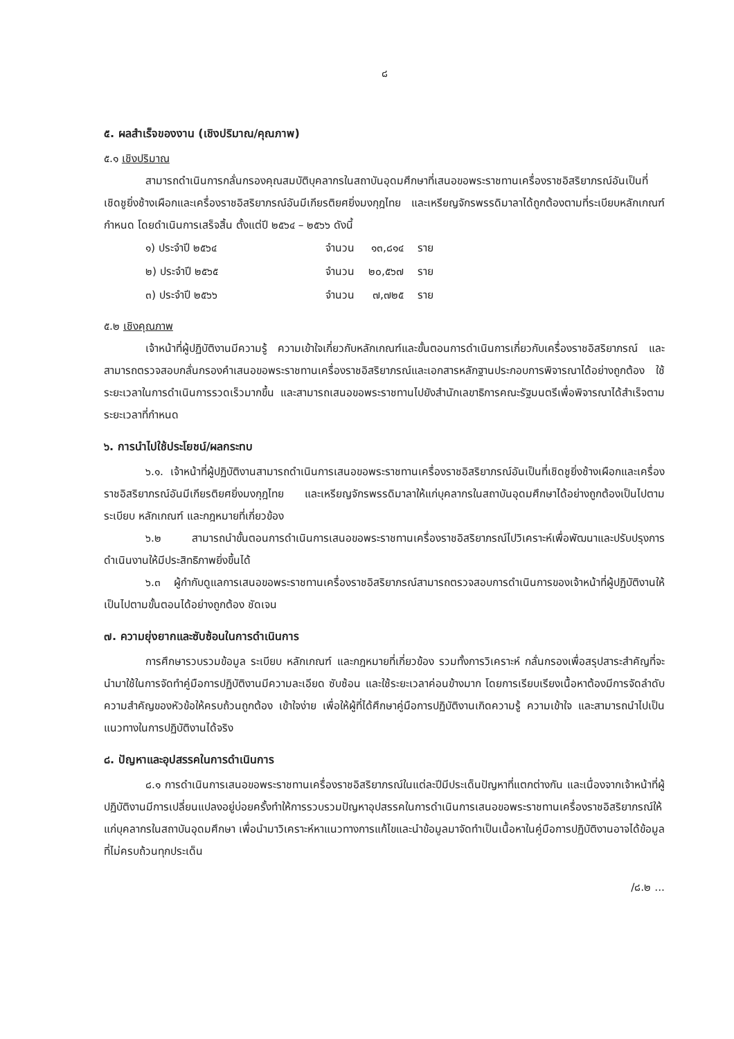๘
๕. ผลสำเร็จของงาน (เชิงปริมาณ/คุณภาพ)
๕.๑ เชิงปริมาณ
สามารถดำเนินการกลั่นกรองคุณสมบัติบุคลากรในสถาบันอุดมศึกษาที่เสนอขอพระราชทานเครื่องราชอิสริยาภรณ์อันเป็นที่เชิดชูยิ่งช้างเผือกและเครื่องราชอิสริยาภรณ์อันมีเกียรติยศยิ่งมงกุฎไทย และเหรียญจักรพรรดิมาลาได้ถูกต้องตามที่ระเบียบหลักเกณฑ์กำหนด โดยดำเนินการเสร็จสิ้น ตั้งแต่ปี ๒๕๖๔ – ๒๕๖๖ ดังนี้
| ๑) ประจำปี ๒๕๖๔ | จำนวน | ๑๓,๘๑๔ | ราย |
| ๒) ประจำปี ๒๕๖๕ | จำนวน | ๒๐,๕๖๗ | ราย |
| ๓) ประจำปี ๒๕๖๖ | จำนวน | ๗,๗๒๕ | ราย |
๕.๒ เชิงคุณภาพ
เจ้าหน้าที่ผู้ปฏิบัติงานมีความรู้ ความเข้าใจเกี่ยวกับหลักเกณฑ์และขั้นตอนการดำเนินการเกี่ยวกับเครื่องราชอิสริยาภรณ์ และสามารถตรวจสอบกลั่นกรองคำเสนอขอพระราชทานเครื่องราชอิสริยาภรณ์และเอกสารหลักฐานประกอบการพิจารณาได้อย่างถูกต้อง ใช้ระยะเวลาในการดำเนินการรวดเร็วมากขึ้น และสามารถเสนอขอพระราชทานไปยังสำนักเลขาธิการคณะรัฐมนตรีเพื่อพิจารณาได้สำเร็จตามระยะเวลาที่กำหนด
๖. การนำไปใช้ประโยชน์/ผลกระทบ
๖.๑. เจ้าหน้าที่ผู้ปฏิบัติงานสามารถดำเนินการเสนอขอพระราชทานเครื่องราชอิสริยาภรณ์อันเป็นที่เชิดชูยิ่งช้างเผือกและเครื่องราชอิสริยาภรณ์อันมีเกียรติยศยิ่งมงกุฎไทย และเหรียญจักรพรรดิมาลาให้แก่บุคลากรในสถาบันอุดมศึกษาได้อย่างถูกต้องเป็นไปตามระเบียบ หลักเกณฑ์ และกฎหมายที่เกี่ยวข้อง
๖.๒ สามารถนำขั้นตอนการดำเนินการเสนอขอพระราชทานเครื่องราชอิสริยาภรณ์ไปวิเคราะห์เพื่อพัฒนาและปรับปรุงการดำเนินงานให้มีประสิทธิภาพยิ่งขึ้นได้
๖.๓ ผู้กำกับดูแลการเสนอขอพระราชทานเครื่องราชอิสริยาภรณ์สามารถตรวจสอบการดำเนินการของเจ้าหน้าที่ผู้ปฏิบัติงานให้เป็นไปตามขั้นตอนได้อย่างถูกต้อง ชัดเจน
๗. ความยุ่งยากและซับซ้อนในการดำเนินการ
การศึกษารวบรวมข้อมูล ระเบียบ หลักเกณฑ์ และกฎหมายที่เกี่ยวข้อง รวมทั้งการวิเคราะห์ กลั่นกรองเพื่อสรุปสาระสำคัญที่จะนำมาใช้ในการจัดทำคู่มือการปฏิบัติงานมีความละเอียด ซับซ้อน และใช้ระยะเวลาค่อนข้างมาก โดยการเรียบเรียงเนื้อหาต้องมีการจัดลำดับความสำคัญของหัวข้อให้ครบถ้วนถูกต้อง เข้าใจง่าย เพื่อให้ผู้ที่ได้ศึกษาคู่มือการปฏิบัติงานเกิดความรู้ ความเข้าใจ และสามารถนำไปเป็นแนวทางในการปฏิบัติงานได้จริง
๘. ปัญหาและอุปสรรคในการดำเนินการ
๘.๑ การดำเนินการเสนอขอพระราชทานเครื่องราชอิสริยาภรณ์ในแต่ละปีมีประเด็นปัญหาที่แตกต่างกัน และเนื่องจากเจ้าหน้าที่ผู้ปฏิบัติงานมีการเปลี่ยนแปลงอยู่บ่อยครั้งทำให้การรวบรวมปัญหาอุปสรรคในการดำเนินการเสนอขอพระราชทานเครื่องราชอิสริยาภรณ์ให้แก่บุคลากรในสถาบันอุดมศึกษา เพื่อนำมาวิเคราะห์หาแนวทางการแก้ไขและนำข้อมูลมาจัดทำเป็นเนื้อหาในคู่มือการปฏิบัติงานอาจได้ข้อมูลที่ไม่ครบถ้วนทุกประเด็น
/๘.๒ ...